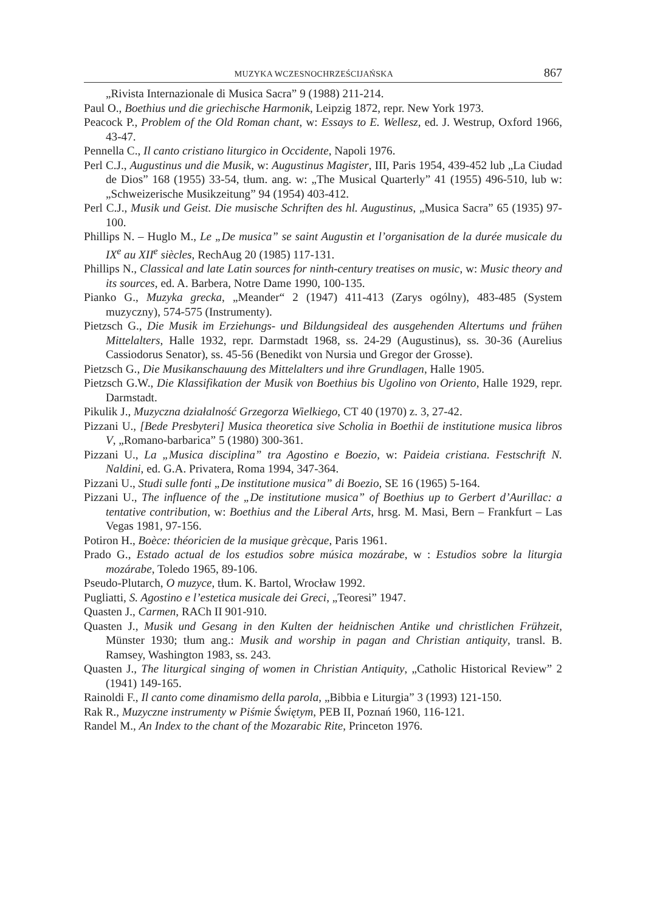MUZYKA WCZESNOCHRZEŚCIJAŃSKA 867
„Rivista Internazionale di Musica Sacra” 9 (1988) 211-214.
Paul O., Boethius und die griechische Harmonik, Leipzig 1872, repr. New York 1973.
Peacock P., Problem of the Old Roman chant, w: Essays to E. Wellesz, ed. J. Westrup, Oxford 1966, 43-47.
Pennella C., Il canto cristiano liturgico in Occidente, Napoli 1976.
Perl C.J., Augustinus und die Musik, w: Augustinus Magister, III, Paris 1954, 439-452 lub „La Ciudad de Dios” 168 (1955) 33-54, tłum. ang. w: „The Musical Quarterly” 41 (1955) 496-510, lub w: „Schweizerische Musikzeitung” 94 (1954) 403-412.
Perl C.J., Musik und Geist. Die musische Schriften des hl. Augustinus, „Musica Sacra” 65 (1935) 97-100.
Phillips N. – Huglo M., Le „De musica” se saint Augustin et l’organisation de la durée musicale du IX<sup>e</sup> au XII<sup>e</sup> siècles, RechAug 20 (1985) 117-131.
Phillips N., Classical and late Latin sources for ninth-century treatises on music, w: Music theory and its sources, ed. A. Barbera, Notre Dame 1990, 100-135.
Pianko G., Muzyka grecka, „Meander“ 2 (1947) 411-413 (Zarys ogólny), 483-485 (System muzyczny), 574-575 (Instrumenty).
Pietzsch G., Die Musik im Erziehungs- und Bildungsideal des ausgehenden Altertums und frühen Mittelalters, Halle 1932, repr. Darmstadt 1968, ss. 24-29 (Augustinus), ss. 30-36 (Aurelius Cassiodorus Senator), ss. 45-56 (Benedikt von Nursia und Gregor der Grosse).
Pietzsch G., Die Musikanschauung des Mittelalters und ihre Grundlagen, Halle 1905.
Pietzsch G.W., Die Klassifikation der Musik von Boethius bis Ugolino von Oriento, Halle 1929, repr. Darmstadt.
Pikulik J., Muzyczna działalność Grzegorza Wielkiego, CT 40 (1970) z. 3, 27-42.
Pizzani U., [Bede Presbyteri] Musica theoretica sive Scholia in Boethii de institutione musica libros V, „Romano-barbarica” 5 (1980) 300-361.
Pizzani U., La „Musica disciplina” tra Agostino e Boezio, w: Paideia cristiana. Festschrift N. Naldini, ed. G.A. Privatera, Roma 1994, 347-364.
Pizzani U., Studi sulle fonti „De institutione musica” di Boezio, SE 16 (1965) 5-164.
Pizzani U., The influence of the „De institutione musica” of Boethius up to Gerbert d’Aurillac: a tentative contribution, w: Boethius and the Liberal Arts, hrsg. M. Masi, Bern – Frankfurt – Las Vegas 1981, 97-156.
Potiron H., Boèce: théoricien de la musique grècque, Paris 1961.
Prado G., Estado actual de los estudios sobre música mozárabe, w : Estudios sobre la liturgia mozárabe, Toledo 1965, 89-106.
Pseudo-Plutarch, O muzyce, tłum. K. Bartol, Wrocław 1992.
Pugliatti, S. Agostino e l’estetica musicale dei Greci, „Teoresi” 1947.
Quasten J., Carmen, RACh II 901-910.
Quasten J., Musik und Gesang in den Kulten der heidnischen Antike und christlichen Frühzeit, Münster 1930; tłum ang.: Musik and worship in pagan and Christian antiquity, transl. B. Ramsey, Washington 1983, ss. 243.
Quasten J., The liturgical singing of women in Christian Antiquity, „Catholic Historical Review” 2 (1941) 149-165.
Rainoldi F., Il canto come dinamismo della parola, „Bibbia e Liturgia” 3 (1993) 121-150.
Rak R., Muzyczne instrumenty w Piśmie Świętym, PEB II, Poznań 1960, 116-121.
Randel M., An Index to the chant of the Mozarabic Rite, Princeton 1976.